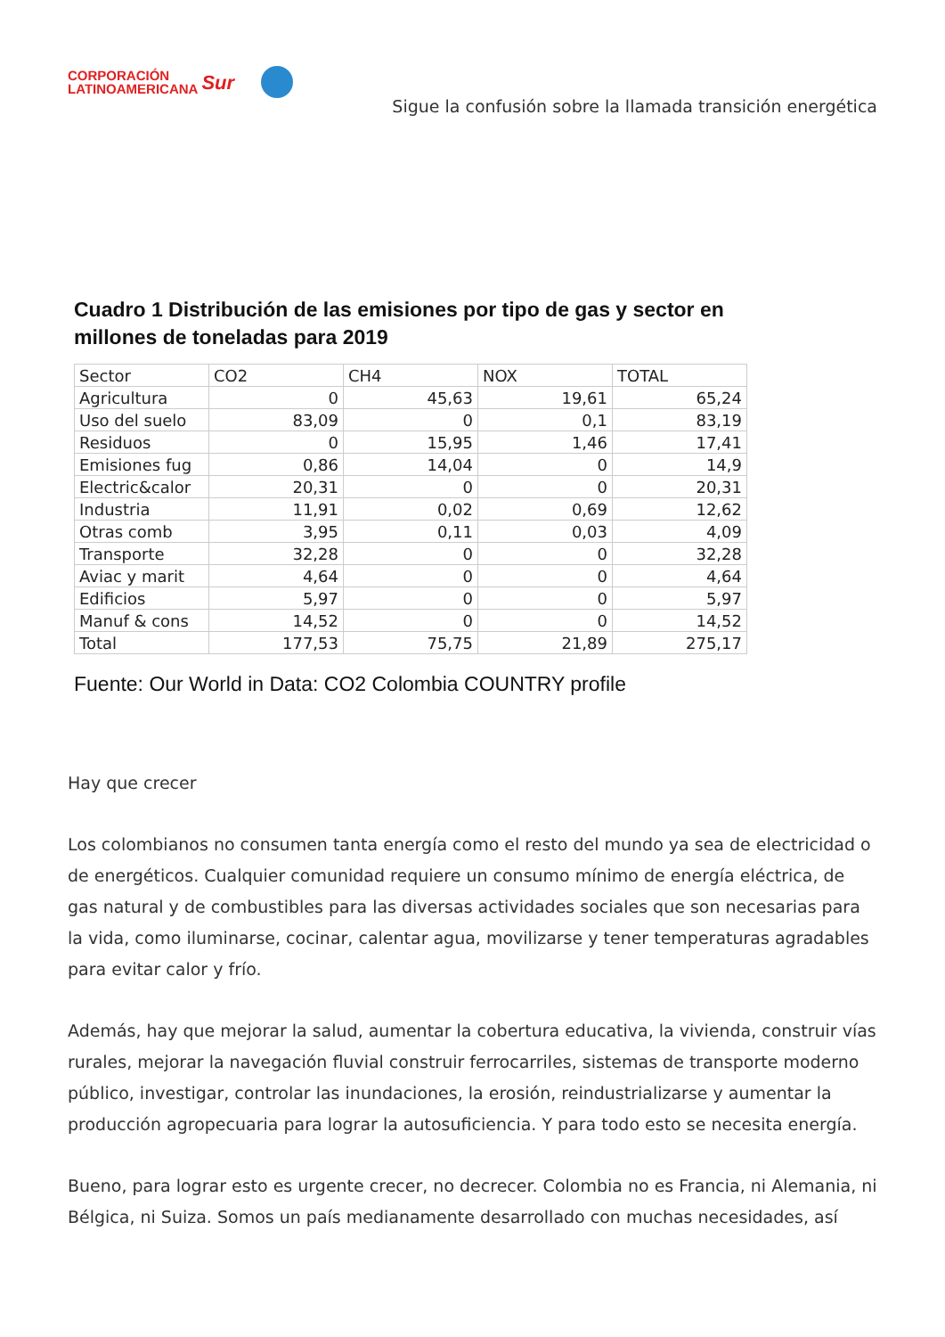CORPORACIÓN
LATINOAMERICANA
Sur
Sigue la confusión sobre la llamada transición energética
Cuadro 1 Distribución de las emisiones por tipo de gas y sector en
millones de toneladas para 2019
| Sector | CO2 | CH4 | NOX | TOTAL |
| --- | --- | --- | --- | --- |
| Agricultura | 0 | 45,63 | 19,61 | 65,24 |
| Uso del suelo | 83,09 | 0 | 0,1 | 83,19 |
| Residuos | 0 | 15,95 | 1,46 | 17,41 |
| Emisiones fug | 0,86 | 14,04 | 0 | 14,9 |
| Electric&calor | 20,31 | 0 | 0 | 20,31 |
| Industria | 11,91 | 0,02 | 0,69 | 12,62 |
| Otras comb | 3,95 | 0,11 | 0,03 | 4,09 |
| Transporte | 32,28 | 0 | 0 | 32,28 |
| Aviac y marit | 4,64 | 0 | 0 | 4,64 |
| Edificios | 5,97 | 0 | 0 | 5,97 |
| Manuf & cons | 14,52 | 0 | 0 | 14,52 |
| Total | 177,53 | 75,75 | 21,89 | 275,17 |
Fuente: Our World in Data: CO2 Colombia COUNTRY profile
Hay que crecer
Los colombianos no consumen tanta energía como el resto del mundo ya sea de electricidad o de energéticos. Cualquier comunidad requiere un consumo mínimo de energía eléctrica, de gas natural y de combustibles para las diversas actividades sociales que son necesarias para la vida, como iluminarse, cocinar, calentar agua, movilizarse y tener temperaturas agradables para evitar calor y frío.
Además, hay que mejorar la salud, aumentar la cobertura educativa, la vivienda, construir vías rurales, mejorar la navegación fluvial construir ferrocarriles, sistemas de transporte moderno público, investigar, controlar las inundaciones, la erosión, reindustrializarse y aumentar la producción agropecuaria para lograr la autosuficiencia. Y para todo esto se necesita energía.
Bueno, para lograr esto es urgente crecer, no decrecer. Colombia no es Francia, ni Alemania, ni Bélgica, ni Suiza. Somos un país medianamente desarrollado con muchas necesidades, así